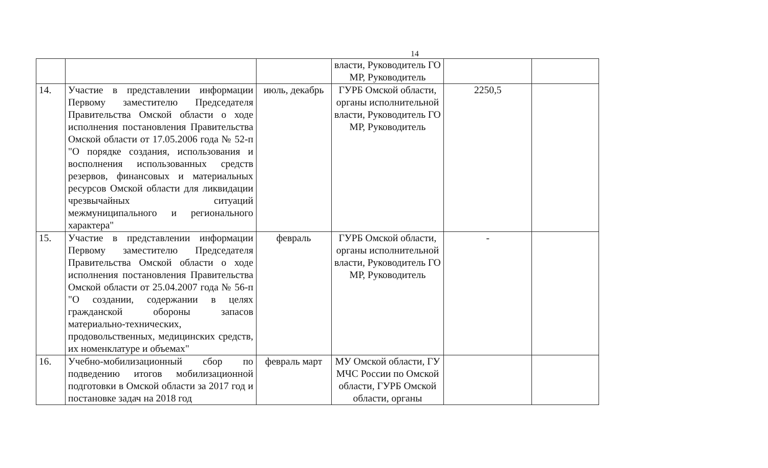14
| | | | власти, Руководитель ГО МР, Руководитель | | |
| 14. | Участие в представлении информации Первому заместителю Председателя Правительства Омской области о ходе исполнения постановления Правительства Омской области от 17.05.2006 года № 52-п "О порядке создания, использования и восполнения использованных средств резервов, финансовых и материальных ресурсов Омской области для ликвидации чрезвычайных ситуаций межмуниципального и регионального характера" | июль, декабрь | ГУРБ Омской области, органы исполнительной власти, Руководитель ГО МР, Руководитель | 2250,5 | |
| 15. | Участие в представлении информации Первому заместителю Председателя Правительства Омской области о ходе исполнения постановления Правительства Омской области от 25.04.2007 года № 56-п "О создании, содержании в целях гражданской обороны запасов материально-технических, продовольственных, медицинских средств, их номенклатуре и объемах" | февраль | ГУРБ Омской области, органы исполнительной власти, Руководитель ГО МР, Руководитель | - | |
| 16. | Учебно-мобилизационный сбор по подведению итогов мобилизационной подготовки в Омской области за 2017 год и постановке задач на 2018 год | февраль март | МУ Омской области, ГУ МЧС России по Омской области, ГУРБ Омской области, органы | | |